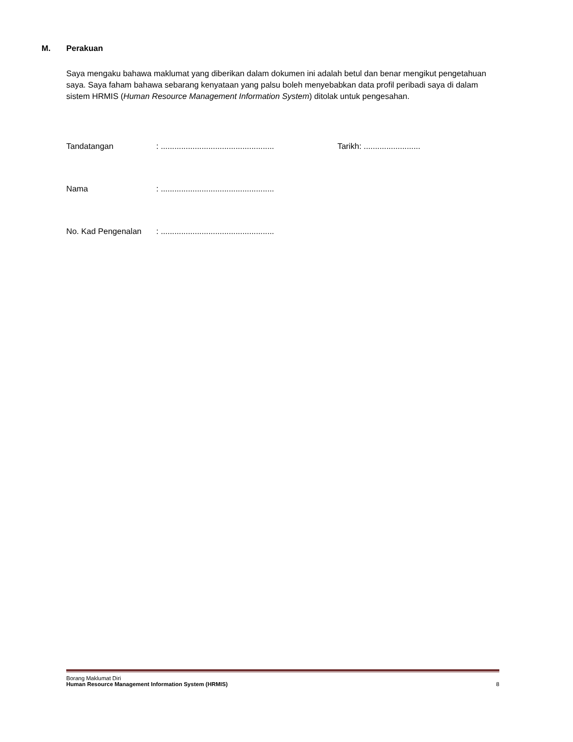M. Perakuan
Saya mengaku bahawa maklumat yang diberikan dalam dokumen ini adalah betul dan benar mengikut pengetahuan saya. Saya faham bahawa sebarang kenyataan yang palsu boleh menyebabkan data profil peribadi saya di dalam sistem HRMIS (Human Resource Management Information System) ditolak untuk pengesahan.
Tandatangan : ..................................................
Tarikh: .........................
Nama : ..................................................
No. Kad Pengenalan : ..................................................
Borang Maklumat Diri
Human Resource Management Information System (HRMIS) 8